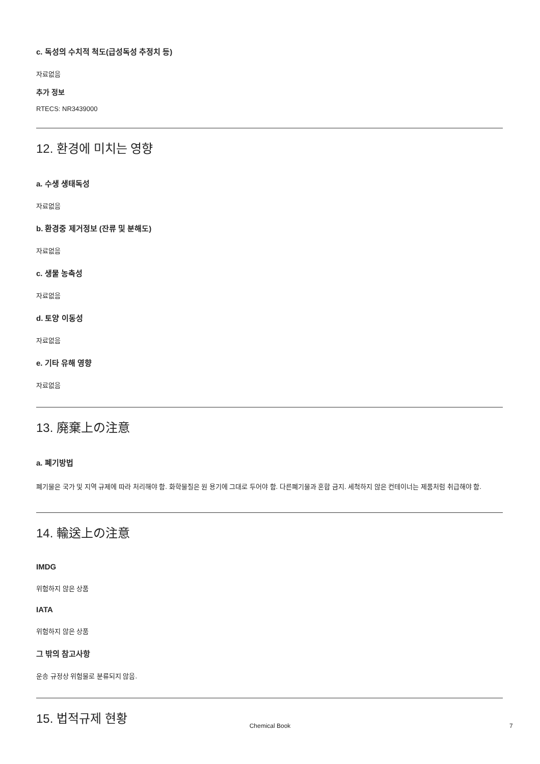c. 독성의 수치적 척도(급성독성 추정치 등)
자료없음
추가 정보
RTECS: NR3439000
12. 환경에 미치는 영향
a. 수생 생태독성
자료없음
b. 환경중 제거정보 (잔류 및 분해도)
자료없음
c. 생물 농축성
자료없음
d. 토양 이동성
자료없음
e. 기타 유해 영향
자료없음
13. 廃棄上の注意
a. 폐기방법
폐기물은 국가 및 지역 규제에 따라 처리해야 함. 화학물질은 원 용기에 그대로 두어야 함. 다른폐기물과 혼합 금지. 세척하지 않은 컨테이너는 제품처럼 취급해야 함.
14. 輸送上の注意
IMDG
위험하지 않은 상품
IATA
위험하지 않은 상품
그 밖의 참고사항
운송 규정상 위험물로 분류되지 않음.
15. 법적규제 현황
Chemical Book 7